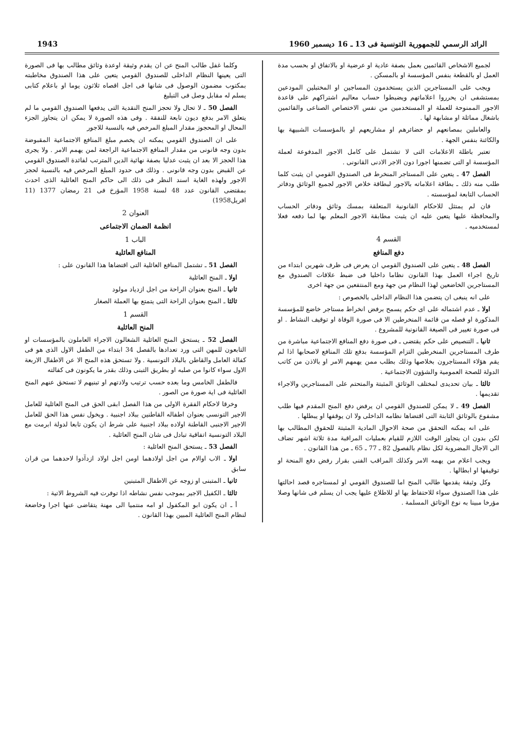الرائد الرسمي للجمهورية التونسية فى 13 ـ 16 ديسمبر 1960 1943
لجميع الاشخاص القائمين بعمل بصفة عادية او عرضية او بالاتفاق او بحسب مدة العمل او بالقطعة بنفس المؤسسة او بالمسكن .
ويجب على المستاجرين الذين يستخدمون المساجين او المختبلين المودعين بمستشفى ان يحرروا اعلاماتهم ويضبطوا حساب معاليم اشتراكهم على قاعدة الاجور الممنوحة للعملة او المستخدمين من نفس الاختصاص الصناعى والقائمين باشغال مماثلة او مشابهة لها .
والعاملين بمصانعهم او حضائرهم او مشاريعهم او بالمؤسسات الشبيهة بها والكائنة بنفس الجهة .
تعتبر باطلة الاعلامات التى لا تشتمل على كامل الاجور المدفوعة لعملة المؤسسة او التى تضمنها اجورا دون الاجر الادنى القانونى .
الفصل 47 ـ يتعين على المستاجر المنخرط فى الصندوق القومي ان يثبت كلما طلب منه ذلك ـ بطاقة اعلاماته بالاجور لبطاقة خلاص الاجور لجميع الوثائق ودفاتر الحساب التابعة لمؤسسته .
فان لم يمتثل للاحكام القانونية المتعلقة بمسك وثائق ودفاتر الحساب والمحافظة عليها يتعين عليه ان يثبت مطابقة الاجور المعلم بها لما دفعه فعلا لمستخدميه .
القسم 4
دفع المنافع
الفصل 48 ـ يتعين على الصندوق القومي ان يعرض فى ظرف شهرين ابتداء من تاريخ اجراء العمل بهذا القانون نظاما داخليا فى ضبط علاقات الصندوق مع المستاجرين الخاضعين لهذا النظام من جهة ومع المنتفعين من جهة اخرى
على انه ينبغى ان يتضمن هذا النظام الداخلى بالخصوص :
اولا ـ عدم اشتماله على اى حكم يسمح برفض انخراط مستاجر خاضع للمؤسسة المذكورة او فصله من قائمة المنخرطين الا فى صورة الوفاة او توقيف النشاط . او فى صورة تغيير فى الصيغة القانونية للمشروع .
ثانيا ـ التنصيص على حكم يقتضى ـ فى صورة دفع المنافع الاجتماعية مباشرة من طرف المستاجرين المنخرطين التزام المؤسسة بدفع تلك المنافع لاصحابها اذا لم يقم هؤلاء المستاجرون بخلاصها وذلك بطلب ممن يهمهم الامر او بالاذن من كاتب الدولة للصحة العمومية والشؤون الاجتماعية .
ثالثا ـ بيان تحديدى لمختلف الوثائق المثبتة والمتحتم على المستاجرين والاجراء تقديمها .
الفصل 49 ـ لا يمكن للصندوق القومي ان يرفض دفع المنح المقدم فيها طلب مشفوع بالوثائق الثابتة التى اقتضاها نظامه الداخلى ولا ان يوقفها او يبطلها .
على انه يمكنه التحقق من صحة الاحوال المادية المثبتة للحقوق المطالب بها لكن بدون ان يتجاوز الوقت اللازم للقيام بعمليات المراقبة مدة ثلاثة اشهر تضاف الى الاجال المضروبة لكل نظام بالفصول 82 ـ 77 ـ 65 ـ من هذا القانون .
ويجب اعلام من يهمه الامر وكذلك المراقب الفنى بقرار رفض دفع المنحة او توقيفها او ابطالها .
وكل وثيقة يقدمها طالب المنح اما للصندوق القومي او لمستاجره قصد احالتها على هذا الصندوق سواء للاحتفاظ بها او للاطلاع عليها يجب ان يسلم فى شانها وصلا مؤرخا مبينا به نوع الوثائق المسلمة .
وكلما غفل طالب المنح عن ان يقدم وثيقة اوعدة وثائق مطالب بها فى الصورة التى يعينها النظام الداخلى للصندوق القومي يتعين على هذا الصندوق مخاطبته بمكتوب مضمون الوصول فى شانها فى اجل اقصاه ثلاثون يوما او باعلام كتابى يسلم له مقابل وصل فى التبليغ
الفصل 50 ـ لا تحال ولا تحجز المنح النقدية التى يدفعها الصندوق القومي ما لم يتعلق الامر بدفع ديون تابعة للنفقة . وفى هذه الصورة لا يمكن ان يتجاوز الجزء المحال او المحجوز مقدار المبلغ المرخص فيه بالنسبة للاجور
على ان الصندوق القومي يمكنه ان يخصم مبلغ المنافع الاجتماعية المقبوضة بدون وجه قانونى من مقدار المنافع الاجتماعية الراجعة لمن يهمم الامر . ولا يجرى هذا الحجز الا بعد ان يثبت عدليا بصفة نهائية الدين المترتب لفائدة الصندوق القومي عن القبض بدون وجه قانونى . وذلك فى حدود المبلغ المرخص فيه بالنسبة لحجز الاجور ولهذه الغاية اسند النظر فى ذلك الى حاكم المنح العائلية الذى احدث بمقتضى القانون عدد 48 لسنة 1958 المؤرخ فى 21 رمضان 1377 (11 افريل1958)
العنوان 2
انظمة الضمان الاجتماعى
الباب 1
المنافع العائلية
الفصل 51 ـ تشتمل المنافع العائلية التى اقتضاها هذا القانون على :
اولا ـ المنح العائلية
ثانيا ـ المنح بعنوان الراحة من اجل ازدياد مولود
ثالثا ـ المنح بعنوان الراحة التى يتمتع بها العملة الصغار
القسم 1
المنح العائلية
الفصل 52 ـ يستحق المنح العائلية الشغالون الاجراء العاملون بالمؤسسات او التابعون للمهن التى ورد تعدادها بالفصل 34 ابتداء من الطفل الاول الذى هو فى كفالة العامل والقاطن بالبلاد التونسية . ولا تستحق هذه المنح الا عن الاطفال الاربعة الاول سواء كانوا من صلبه او بطريق التبنى وذلك بقدر ما يكونون فى كفالته
فالطفل الخامس وما بعده حسب ترتيب ولادتهم او تبنيهم لا تستحق عنهم المنح العائلية فى اية صورة من الصور .
وخرقا لاحكام الفقرة الاولى من هذا الفصل ابقى الحق فى المنح العائلية للعامل الاجير التونسى بعنوان اطفاله القاطنين ببلاد اجنبية . ويخول نفس هذا الحق للعامل الاجير الاجنبى القاطنة اولاده ببلاد اجنبية على شرط ان يكون تابعا لدولة ابرمت مع البلاد التونسية اتفاقية تبادل فى شان المنح العائلية .
الفصل 53 ـ يستحق المنح العائلية :
اولا ـ الاب اوالام من اجل اولادهما اومن اجل اولاد ازدآدوا لاحدهما من قران سابق
ثانيا ـ المتبنى او زوجه عن الاطفال المتبنين
ثالثا ـ الكفيل الاجير بموجب نفس نشاطه اذا توفرت فيه الشروط الاتية :
أ ـ ان يكون ابو المكفول او امه منتميا الى مهنة يتقاضى عنها اجرا وخاضعة لنظام المنح العائلية المبين بهذا القانون .